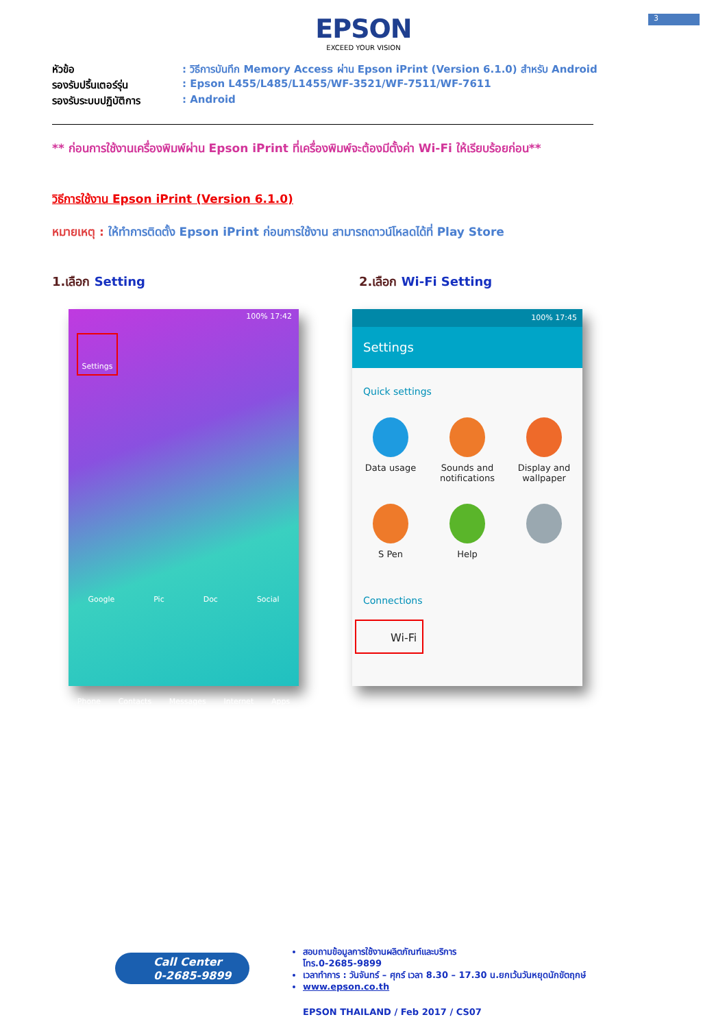3
EPSON
EXCEED YOUR VISION
หัวข้อ: วิธีการบันทึก Memory Access ผ่าน Epson iPrint (Version 6.1.0) สำหรับ Android
รองรับปริ้นเตอร์รุ่น: Epson L455/L485/L1455/WF-3521/WF-7511/WF-7611
รองรับระบบปฏิบัติการ: Android
** ก่อนการใช้งานเครื่องพิมพ์ผ่าน Epson iPrint ที่เครื่องพิมพ์จะต้องมีตั้งค่า Wi-Fi ให้เรียบร้อยก่อน**
วิธีการใช้งาน Epson iPrint (Version 6.1.0)
หมายเหตุ : ให้ทำการติดตั้ง Epson iPrint ก่อนการใช้งาน สามารถดาวน์โหลดได้ที่ Play Store
1.เลือก Setting
100% 17:42
Settings
Google Pic Doc Social
Phone Contacts Messages Internet Apps
2.เลือก Wi-Fi Setting
100% 17:45
Settings
Quick settings
Data usage
Sounds and notifications
Display and wallpaper
S Pen
Help
Connections
Wi-Fi
Call Center
0-2685-9899
สอบถามข้อมูลการใช้งานผลิตภัณฑ์และบริการ
โทร.0-2685-9899
เวลาทำการ : วันจันทร์ – ศุกร์ เวลา 8.30 – 17.30 น.ยกเว้นวันหยุดนักขัตฤกษ์
www.epson.co.th
EPSON THAILAND / Feb 2017 / CS07